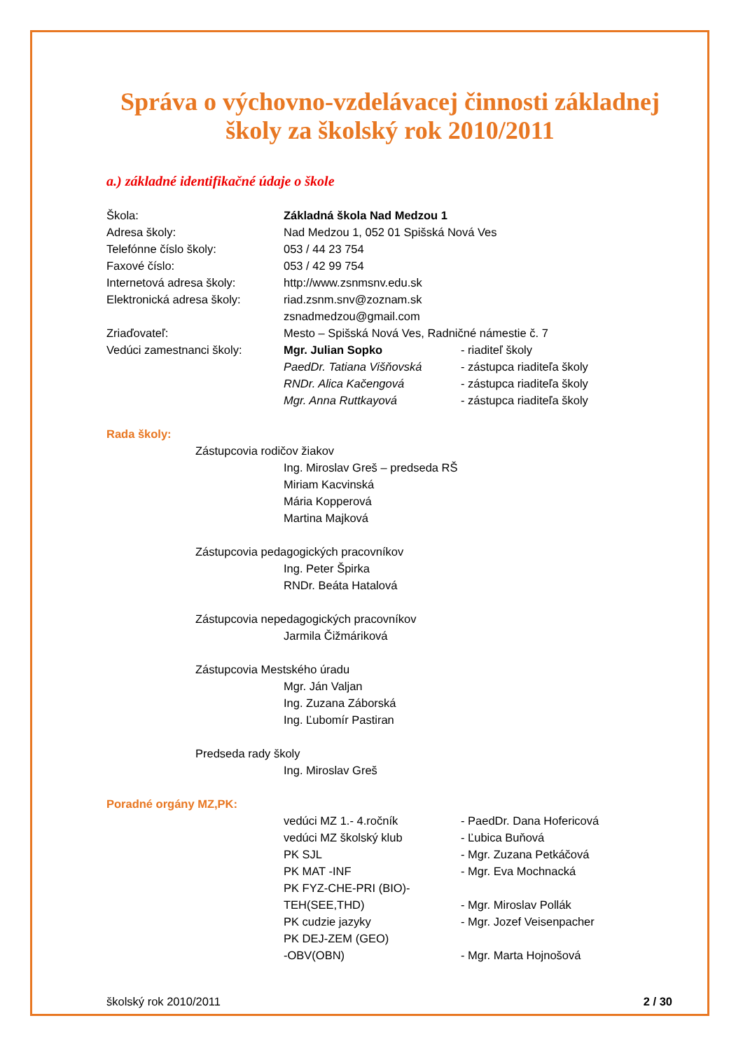Správa o výchovno-vzdelávacej činnosti základnej školy za školský rok 2010/2011
a.) základné identifikačné údaje o škole
Škola: Základná škola Nad Medzou 1
Adresa školy: Nad Medzou 1, 052 01 Spišská Nová Ves
Telefónne číslo školy: 053 / 44 23 754
Faxové číslo: 053 / 42 99 754
Internetová adresa školy: http://www.zsnmsnv.edu.sk
Elektronická adresa školy:
riad.zsnm.snv@zoznam.sk
zsnadmedzou@gmail.com
Zriaďovateľ: Mesto – Spišská Nová Ves, Radničné námestie č. 7
Vedúci zamestnanci školy: Mgr. Julian Sopko - riaditeľ školy
PaedDr. Tatiana Višňovská - zástupca riaditeľa školy
RNDr. Alica Kačengová - zástupca riaditeľa školy
Mgr. Anna Ruttkayová - zástupca riaditeľa školy
Rada školy:
Zástupcovia rodičov žiakov
Ing. Miroslav Greš – predseda RŠ
Miriam Kacvinská
Mária Kopperová
Martina Majková
Zástupcovia pedagogických pracovníkov
Ing. Peter Špirka
RNDr. Beáta Hatalová
Zástupcovia nepedagogických pracovníkov
Jarmila Čižmáriková
Zástupcovia Mestského úradu
Mgr. Ján Valjan
Ing. Zuzana Záborská
Ing. Ľubomír Pastiran
Predseda rady školy
Ing. Miroslav Greš
Poradné orgány MZ,PK:
vedúci MZ 1.- 4.ročník - PaedDr. Dana Hofericová
vedúci MZ školský klub - Ľubica Buňová
PK SJL - Mgr. Zuzana Petkáčová
PK MAT -INF - Mgr. Eva Mochnacká
PK FYZ-CHE-PRI (BIO)-
TEH(SEE,THD)
- Mgr. Miroslav Pollák
PK cudzie jazyky - Mgr. Jozef Veisenpacher
PK DEJ-ZEM (GEO)
-OBV(OBN)
- Mgr. Marta Hojnošová
školský rok 2010/2011 2 / 30